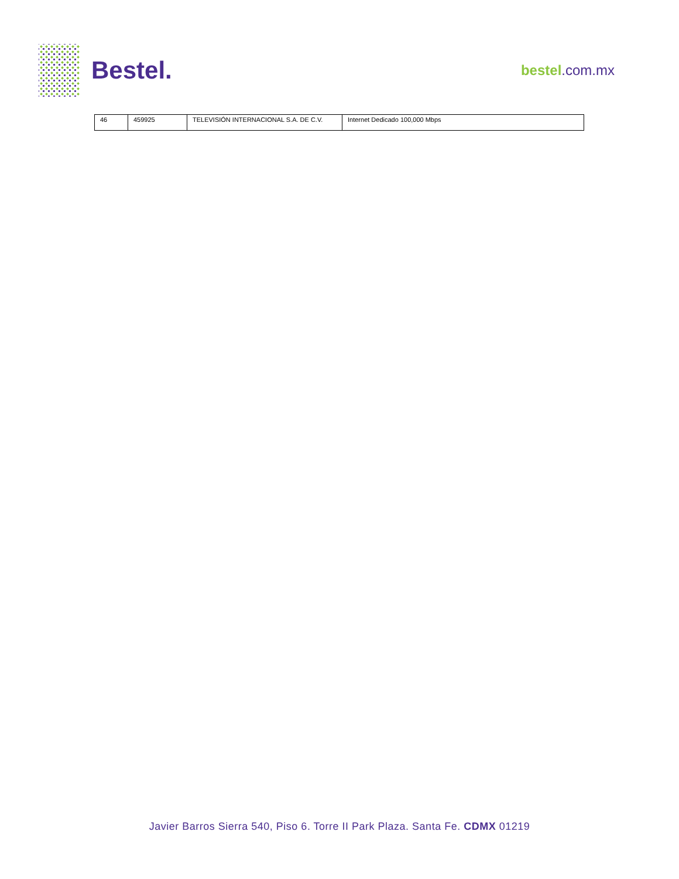Bestel.
bestel.com.mx
| 46 | 459925 | TELEVISIÓN INTERNACIONAL S.A. DE C.V. | Internet Dedicado 100,000 Mbps |
Javier Barros Sierra 540, Piso 6. Torre II Park Plaza. Santa Fe. CDMX 01219